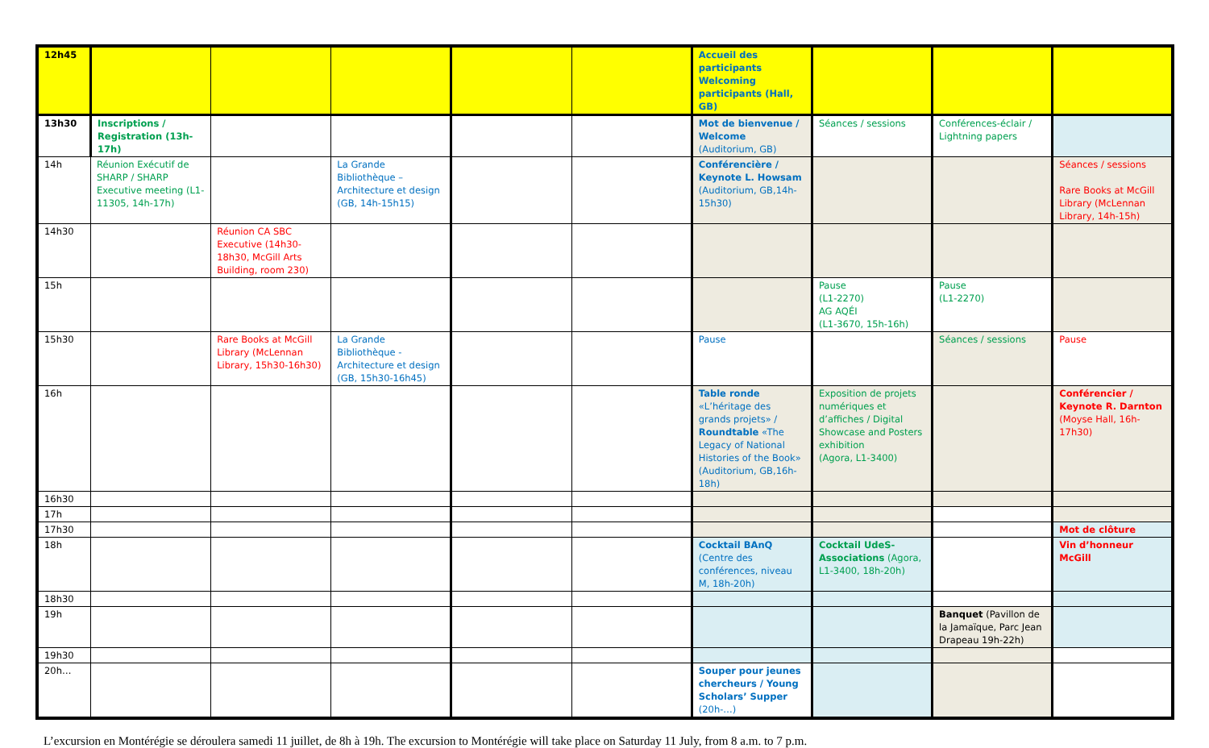| 12h45 | | | | | | Accueil des participants Welcoming participants (Hall, GB) | | | |
| 13h30 | Inscriptions / Registration (13h-17h) | | | | | Mot de bienvenue / Welcome (Auditorium, GB) | Séances / sessions | Conférences-éclair / Lightning papers | |
| 14h | Réunion Exécutif de SHARP / SHARP Executive meeting (L1-11305, 14h-17h) | | La Grande Bibliothèque – Architecture et design (GB, 14h-15h15) | | | Conférencière / Keynote L. Howsam (Auditorium, GB,14h-15h30) | | | Séances / sessions Rare Books at McGill Library (McLennan Library, 14h-15h) |
| 14h30 | | Réunion CA SBC Executive (14h30-18h30, McGill Arts Building, room 230) | | | | | | | |
| 15h | | | | | | | Pause (L1-2270) AG AQÉI (L1-3670, 15h-16h) | Pause (L1-2270) | |
| 15h30 | | Rare Books at McGill Library (McLennan Library, 15h30-16h30) | La Grande Bibliothèque - Architecture et design (GB, 15h30-16h45) | | | Pause | | Séances / sessions | Pause |
| 16h | | | | | | Table ronde «L’héritage des grands projets» / Roundtable «The Legacy of National Histories of the Book» (Auditorium, GB,16h-18h) | Exposition de projets numériques et d’affiches / Digital Showcase and Posters exhibition (Agora, L1-3400) | | Conférencier / Keynote R. Darnton (Moyse Hall, 16h-17h30) |
| 16h30 | | | | | | | | | |
| 17h | | | | | | | | | |
| 17h30 | | | | | | | | | Mot de clôture |
| 18h | | | | | | Cocktail BAnQ (Centre des conférences, niveau M, 18h-20h) | Cocktail UdeS-Associations (Agora, L1-3400, 18h-20h) | | Vin d’honneur McGill |
| 18h30 | | | | | | | | | |
| 19h | | | | | | | | Banquet (Pavillon de la Jamaïque, Parc Jean Drapeau 19h-22h) | |
| 19h30 | | | | | | | | | |
| 20h… | | | | | | Souper pour jeunes chercheurs / Young Scholars’ Supper (20h-…) | | | |
L’excursion en Montérégie se déroulera samedi 11 juillet, de 8h à 19h. The excursion to Montérégie will take place on Saturday 11 July, from 8 a.m. to 7 p.m.